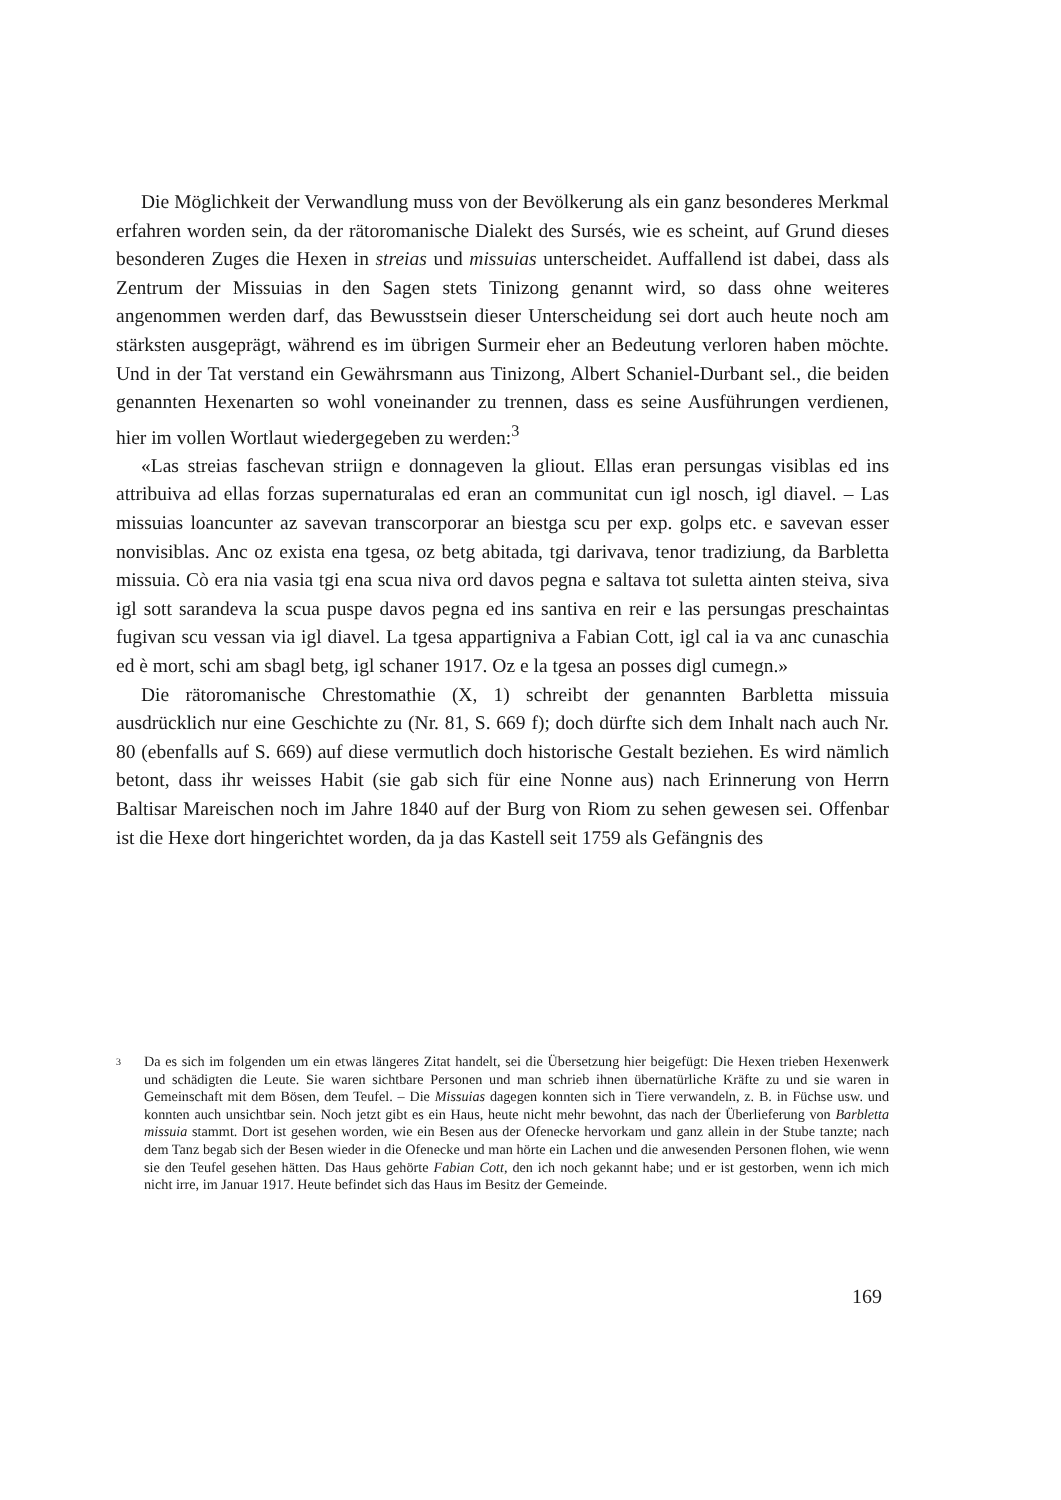Die Möglichkeit der Verwandlung muss von der Bevölkerung als ein ganz besonderes Merkmal erfahren worden sein, da der rätoromanische Dialekt des Sursés, wie es scheint, auf Grund dieses besonderen Zuges die Hexen in streias und missuias unterscheidet. Auffallend ist dabei, dass als Zentrum der Missuias in den Sagen stets Tinizong genannt wird, so dass ohne weiteres angenommen werden darf, das Bewusstsein dieser Unterscheidung sei dort auch heute noch am stärksten ausgeprägt, während es im übrigen Surmeir eher an Bedeutung verloren haben möchte. Und in der Tat verstand ein Gewährsmann aus Tinizong, Albert Schaniel-Durbant sel., die beiden genannten Hexenarten so wohl voneinander zu trennen, dass es seine Ausführungen verdienen, hier im vollen Wortlaut wiedergegeben zu werden:<sup>3</sup>
«Las streias faschevan striign e donnageven la gliout. Ellas eran persungas visiblas ed ins attribuiva ad ellas forzas supernaturalas ed eran an communitat cun igl nosch, igl diavel. – Las missuias loancunter az savevan transcorporar an biestga scu per exp. golps etc. e savevan esser nonvisiblas. Anc oz exista ena tgesa, oz betg abitada, tgi darivava, tenor tradiziung, da Barbletta missuia. Cò era nia vasia tgi ena scua niva ord davos pegna e saltava tot suletta ainten steiva, siva igl sott sarandeva la scua puspe davos pegna ed ins santiva en reir e las persungas preschaintas fugivan scu vessan via igl diavel. La tgesa appartigniva a Fabian Cott, igl cal ia va anc cunaschia ed è mort, schi am sbagl betg, igl schaner 1917. Oz e la tgesa an posses digl cumegn.»
Die rätoromanische Chrestomathie (X, 1) schreibt der genannten Barbletta missuia ausdrücklich nur eine Geschichte zu (Nr. 81, S. 669 f); doch dürfte sich dem Inhalt nach auch Nr. 80 (ebenfalls auf S. 669) auf diese vermutlich doch historische Gestalt beziehen. Es wird nämlich betont, dass ihr weisses Habit (sie gab sich für eine Nonne aus) nach Erinnerung von Herrn Baltisar Mareischen noch im Jahre 1840 auf der Burg von Riom zu sehen gewesen sei. Offenbar ist die Hexe dort hingerichtet worden, da ja das Kastell seit 1759 als Gefängnis des
3
Da es sich im folgenden um ein etwas längeres Zitat handelt, sei die Übersetzung hier beigefügt: Die Hexen trieben Hexenwerk und schädigten die Leute. Sie waren sichtbare Personen und man schrieb ihnen übernatürliche Kräfte zu und sie waren in Gemeinschaft mit dem Bösen, dem Teufel. – Die Missuias dagegen konnten sich in Tiere verwandeln, z. B. in Füchse usw. und konnten auch unsichtbar sein. Noch jetzt gibt es ein Haus, heute nicht mehr bewohnt, das nach der Überlieferung von Barbletta missuia stammt. Dort ist gesehen worden, wie ein Besen aus der Ofenecke hervorkam und ganz allein in der Stube tanzte; nach dem Tanz begab sich der Besen wieder in die Ofenecke und man hörte ein Lachen und die anwesenden Personen flohen, wie wenn sie den Teufel gesehen hätten. Das Haus gehörte Fabian Cott, den ich noch gekannt habe; und er ist gestorben, wenn ich mich nicht irre, im Januar 1917. Heute befindet sich das Haus im Besitz der Gemeinde.
169